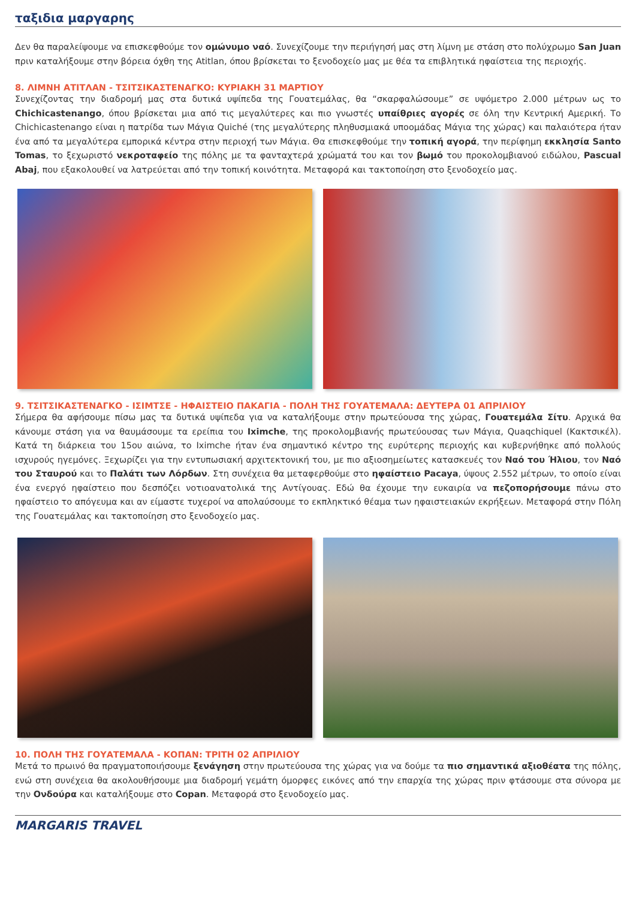ταξιδια μαργαρης
Δεν θα παραλείψουμε να επισκεφθούμε τον ομώνυμο ναό. Συνεχίζουμε την περιήγησή μας στη λίμνη με στάση στο πολύχρωμο San Juan πριν καταλήξουμε στην βόρεια όχθη της Atitlan, όπου βρίσκεται το ξενοδοχείο μας με θέα τα επιβλητικά ηφαίστεια της περιοχής.
8. ΛΙΜΝΗ ΑΤΙΤΛΑΝ - ΤΣΙΤΣΙΚΑΣΤΕΝΑΓΚΟ: ΚΥΡΙΑΚΗ 31 ΜΑΡΤΙΟΥ
Συνεχίζοντας την διαδρομή μας στα δυτικά υψίπεδα της Γουατεμάλας, θα “σκαρφαλώσουμε” σε υψόμετρο 2.000 μέτρων ως το Chichicastenango, όπου βρίσκεται μια από τις μεγαλύτερες και πιο γνωστές υπαίθριες αγορές σε όλη την Κεντρική Αμερική. Το Chichicastenango είναι η πατρίδα των Μάγια Quiché (της μεγαλύτερης πληθυσμιακά υποομάδας Μάγια της χώρας) και παλαιότερα ήταν ένα από τα μεγαλύτερα εμπορικά κέντρα στην περιοχή των Μάγια. Θα επισκεφθούμε την τοπική αγορά, την περίφημη εκκλησία Santo Tomas, το ξεχωριστό νεκροταφείο της πόλης με τα φανταχτερά χρώματά του και τον βωμό του προκολομβιανού ειδώλου, Pascual Abaj, που εξακολουθεί να λατρεύεται από την τοπική κοινότητα. Μεταφορά και τακτοποίηση στο ξενοδοχείο μας.
9. ΤΣΙΤΣΙΚΑΣΤΕΝΑΓΚΟ - ΙΣΙΜΤΣΕ - ΗΦΑΙΣΤΕΙΟ ΠΑΚΑΓΙΑ - ΠΟΛΗ ΤΗΣ ΓΟΥΑΤΕΜΑΛΑ: ΔΕΥΤΕΡΑ 01 ΑΠΡΙΛΙΟΥ
Σήμερα θα αφήσουμε πίσω μας τα δυτικά υψίπεδα για να καταλήξουμε στην πρωτεύουσα της χώρας, Γουατεμάλα Σίτυ. Αρχικά θα κάνουμε στάση για να θαυμάσουμε τα ερείπια του Iximche, της προκολομβιανής πρωτεύουσας των Μάγια, Quaqchiquel (Κακτσικέλ). Κατά τη διάρκεια του 15ου αιώνα, το Iximche ήταν ένα σημαντικό κέντρο της ευρύτερης περιοχής και κυβερνήθηκε από πολλούς ισχυρούς ηγεμόνες. Ξεχωρίζει για την εντυπωσιακή αρχιτεκτονική του, με πιο αξιοσημείωτες κατασκευές τον Ναό του Ήλιου, τον Ναό του Σταυρού και το Παλάτι των Λόρδων. Στη συνέχεια θα μεταφερθούμε στο ηφαίστειο Pacaya, ύψους 2.552 μέτρων, το οποίο είναι ένα ενεργό ηφαίστειο που δεσπόζει νοτιοανατολικά της Αντίγουας. Εδώ θα έχουμε την ευκαιρία να πεζοπορήσουμε πάνω στο ηφαίστειο το απόγευμα και αν είμαστε τυχεροί να απολαύσουμε το εκπληκτικό θέαμα των ηφαιστειακών εκρήξεων. Μεταφορά στην Πόλη της Γουατεμάλας και τακτοποίηση στο ξενοδοχείο μας.
10. ΠΟΛΗ ΤΗΣ ΓΟΥΑΤΕΜΑΛΑ - ΚΟΠΑΝ: ΤΡΙΤΗ 02 ΑΠΡΙΛΙΟΥ
Μετά το πρωινό θα πραγματοποιήσουμε ξενάγηση στην πρωτεύουσα της χώρας για να δούμε τα πιο σημαντικά αξιοθέατα της πόλης, ενώ στη συνέχεια θα ακολουθήσουμε μια διαδρομή γεμάτη όμορφες εικόνες από την επαρχία της χώρας πριν φτάσουμε στα σύνορα με την Ονδούρα και καταλήξουμε στο Copan. Μεταφορά στο ξενοδοχείο μας.
MARGARIS TRAVEL